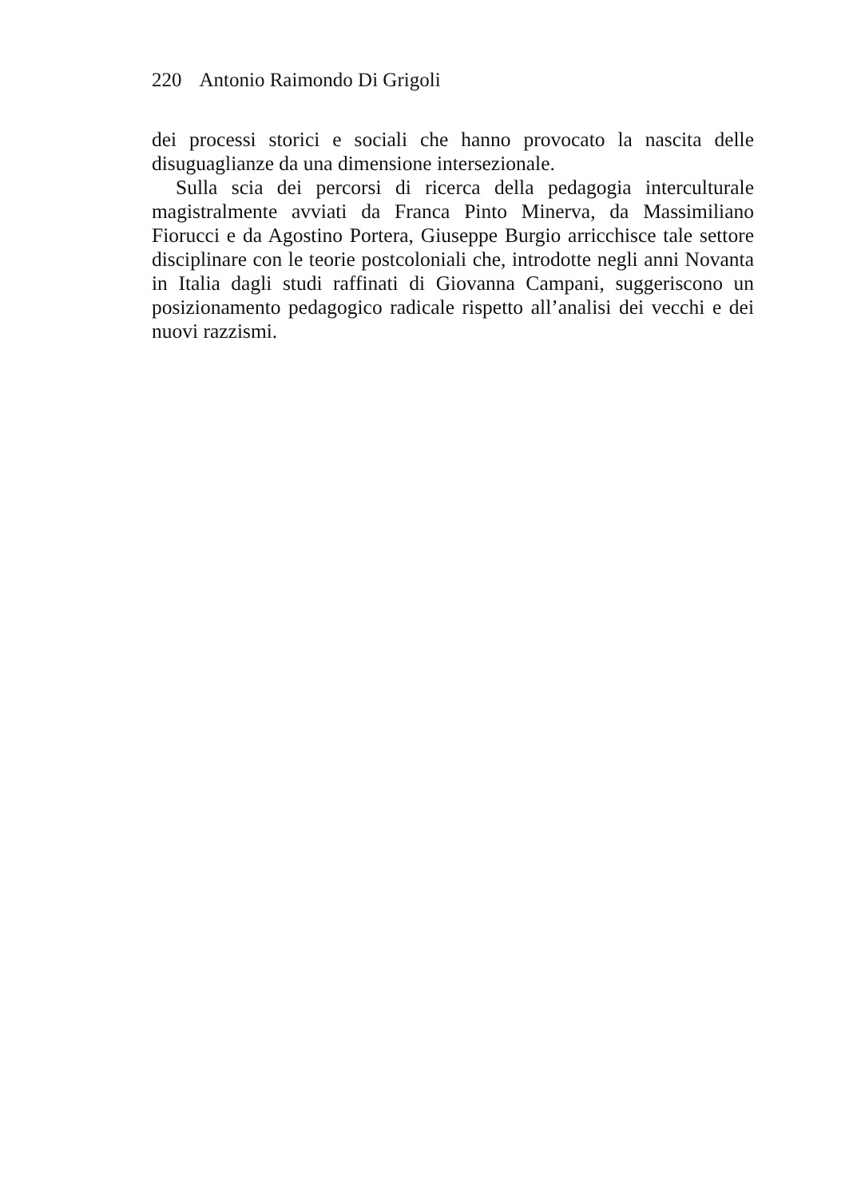220 Antonio Raimondo Di Grigoli
dei processi storici e sociali che hanno provocato la nascita delle disuguaglianze da una dimensione intersezionale.
Sulla scia dei percorsi di ricerca della pedagogia interculturale magistralmente avviati da Franca Pinto Minerva, da Massimiliano Fiorucci e da Agostino Portera, Giuseppe Burgio arricchisce tale settore disciplinare con le teorie postcoloniali che, introdotte negli anni Novanta in Italia dagli studi raffinati di Giovanna Campani, suggeriscono un posizionamento pedagogico radicale rispetto all’analisi dei vecchi e dei nuovi razzismi.